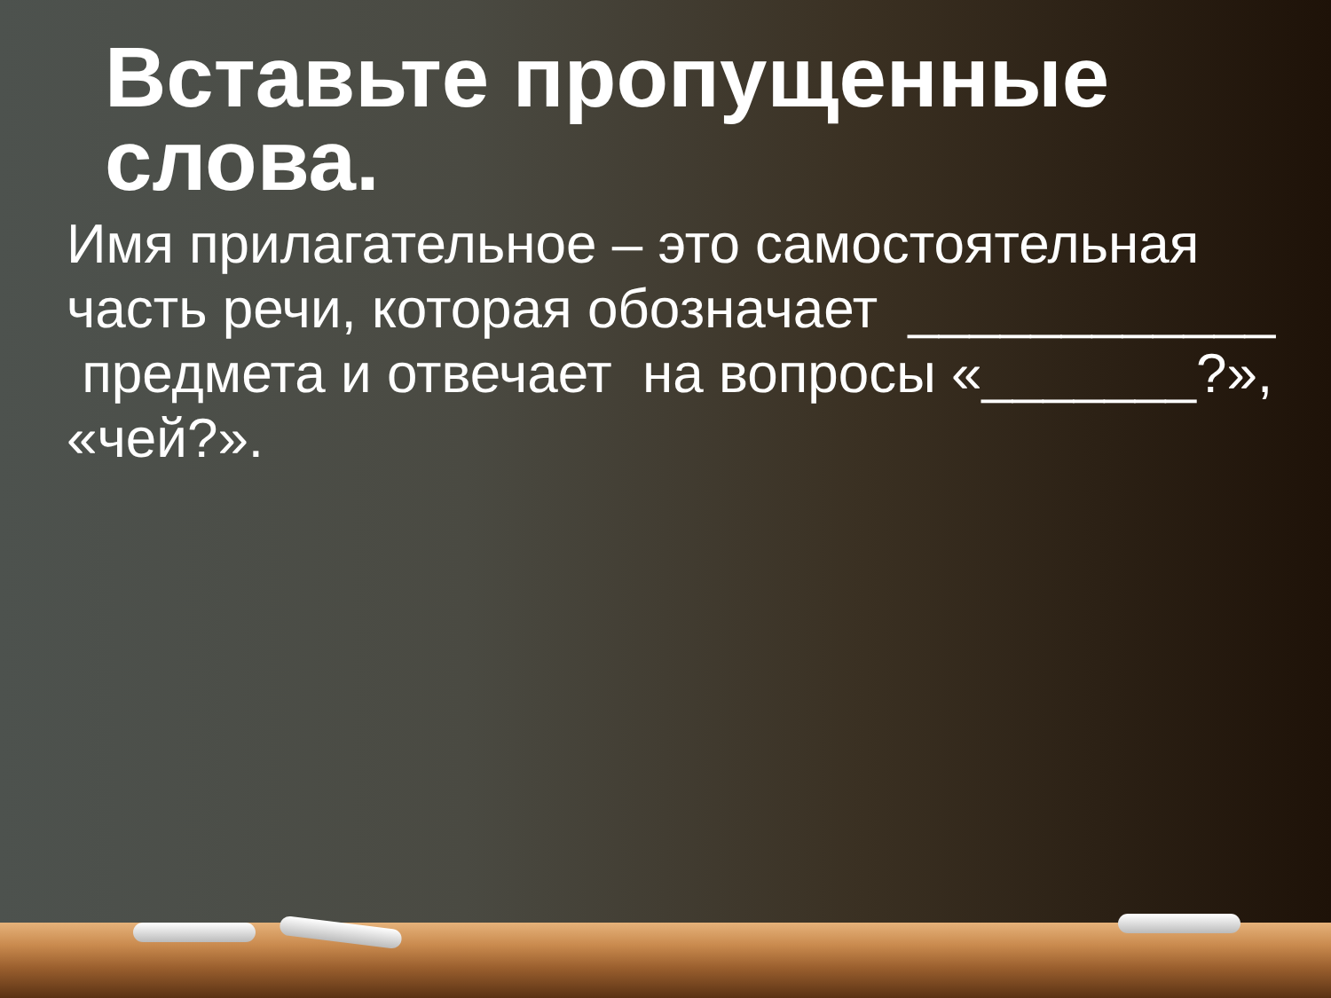Вставьте пропущенные слова.
Имя прилагательное – это самостоятельная часть речи, которая обозначает ____________ предмета и отвечает на вопросы «_______?», «чей?».